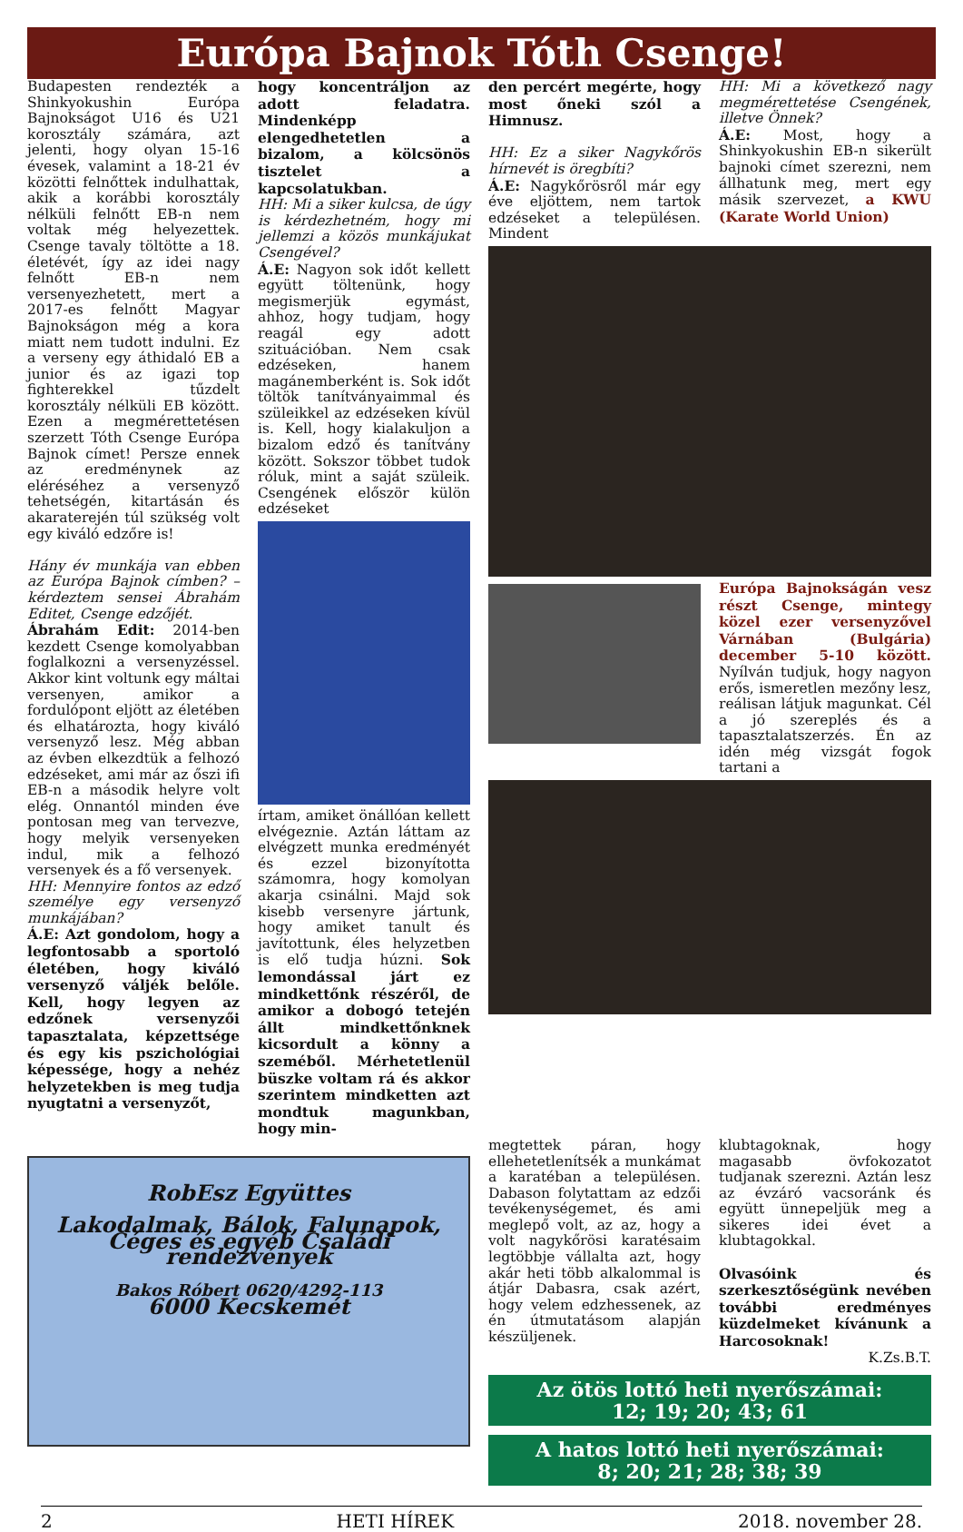Európa Bajnok Tóth Csenge!
Budapesten rendezték a Shinkyokushin Európa Bajnokságot U16 és U21 korosztály számára, azt jelenti, hogy olyan 15-16 évesek, valamint a 18-21 év közötti felnőttek indulhattak, akik a korábbi korosztály nélküli felnőtt EB-n nem voltak még helyezettek. Csenge tavaly töltötte a 18. életévét, így az idei nagy felnőtt EB-n nem versenyezhetett, mert a 2017-es felnőtt Magyar Bajnokságon még a kora miatt nem tudott indulni. Ez a verseny egy áthidaló EB a junior és az igazi top fighterekkel tűzdelt korosztály nélküli EB között. Ezen a megmérettetésen szerzett Tóth Csenge Európa Bajnok címet! Persze ennek az eredménynek az eléréséhez a versenyző tehetségén, kitartásán és akaraterején túl szükség volt egy kiváló edzőre is!
Hány év munkája van ebben az Európa Bajnok címben? – kérdeztem sensei Ábrahám Editet, Csenge edzőjét.
Ábrahám Edit: 2014-ben kezdett Csenge komolyabban foglalkozni a versenyzéssel. Akkor kint voltunk egy máltai versenyen, amikor a fordulópont eljött az életében és elhatározta, hogy kiváló versenyző lesz. Még abban az évben elkezdtük a felhozó edzéseket, ami már az őszi ifi EB-n a második helyre volt elég. Onnantól minden éve pontosan meg van tervezve, hogy melyik versenyeken indul, mik a felhozó versenyek és a fő versenyek.
HH: Mennyire fontos az edző személye egy versenyző munkájában?
Á.E: Azt gondolom, hogy a legfontosabb a sportoló életében, hogy kiváló versenyző váljék belőle. Kell, hogy legyen az edzőnek versenyzői tapasztalata, képzettsége és egy kis pszichológiai képessége, hogy a nehéz helyzetekben is meg tudja nyugtatni a versenyzőt,
hogy koncentráljon az adott feladatra. Mindenképp elengedhetetlen a bizalom, a kölcsönös tisztelet a kapcsolatukban.
HH: Mi a siker kulcsa, de úgy is kérdezhetném, hogy mi jellemzi a közös munkájukat Csengével?
Á.E: Nagyon sok időt kellett együtt töltenünk, hogy megismerjük egymást, ahhoz, hogy tudjam, hogy reagál egy adott szituációban. Nem csak edzéseken, hanem magánemberként is. Sok időt töltök tanítványaimmal és szüleikkel az edzéseken kívül is. Kell, hogy kialakuljon a bizalom edző és tanítvány között. Sokszor többet tudok róluk, mint a saját szüleik. Csengének először külön edzéseket
írtam, amiket önállóan kellett elvégeznie. Aztán láttam az elvégzett munka eredményét és ezzel bizonyította számomra, hogy komolyan akarja csinálni. Majd sok kisebb versenyre jártunk, hogy amiket tanult és javítottunk, éles helyzetben is elő tudja húzni. Sok lemondással járt ez mindkettőnk részéről, de amikor a dobogó tetején állt mindkettőnknek kicsordult a könny a szeméből. Mérhetetlenül büszke voltam rá és akkor szerintem mindketten azt mondtuk magunkban, hogy min-
den percért megérte, hogy most őneki szól a Himnusz.
HH: Ez a siker Nagykőrös hírnevét is öregbíti?
Á.E: Nagykőrösről már egy éve eljöttem, nem tartok edzéseket a településen. Mindent
HH: Mi a következő nagy megmérettetése Csengének, illetve Önnek?
Á.E: Most, hogy a Shinkyokushin EB-n sikerült bajnoki címet szerezni, nem állhatunk meg, mert egy másik szervezet, a KWU (Karate World Union)
Európa Bajnokságán vesz részt Csenge, mintegy közel ezer versenyzővel Várnában (Bulgária) december 5-10 között. Nyílván tudjuk, hogy nagyon erős, ismeretlen mezőny lesz, reálisan látjuk magunkat. Cél a jó szereplés és a tapasztalatszerzés. Én az idén még vizsgát fogok tartani a
RobEsz Együttes
Lakodalmak, Bálok, Falunapok, Céges és egyéb Családi rendezvények
Bakos Róbert 0620/4292-113
6000 Kecskemét
megtettek páran, hogy ellehetetlenítsék a munkámat a karatéban a településen. Dabason folytattam az edzői tevékenységemet, és ami meglepő volt, az az, hogy a volt nagykőrösi karatésaim legtöbbje vállalta azt, hogy akár heti több alkalommal is átjár Dabasra, csak azért, hogy velem edzhessenek, az én útmutatásom alapján készüljenek.
klubtagoknak, hogy magasabb övfokozatot tudjanak szerezni. Aztán lesz az évzáró vacsoránk és együtt ünnepeljük meg a sikeres idei évet a klubtagokkal.
Olvasóink és szerkesztőségünk nevében további eredményes küzdelmeket kívánunk a Harcosoknak!
K.Zs.B.T.
Az ötös lottó heti nyerőszámai:
12; 19; 20; 43; 61
A hatos lottó heti nyerőszámai:
8; 20; 21; 28; 38; 39
2 HETI HÍREK 2018. november 28.